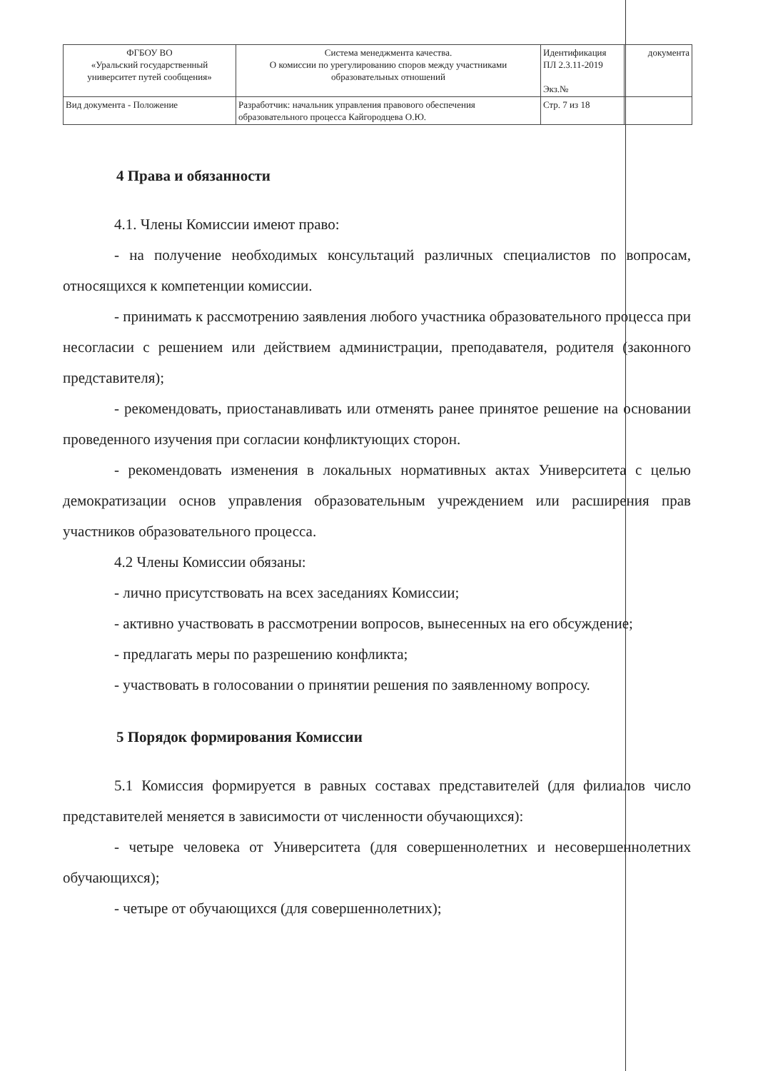| ФГБОУ ВО «Уральский государственный университет путей сообщения» | Система менеджмента качества. О комиссии по урегулированию споров между участниками образовательных отношений | Идентификация ПЛ 2.3.11-2019 Экз.№ | документа |
| Вид документа - Положение | Разработчик: начальник управления правового обеспечения образовательного процесса Кайгородцева О.Ю. | Стр. 7 из 18 | |
4 Права и обязанности
4.1. Члены Комиссии имеют право:
- на получение необходимых консультаций различных специалистов по вопросам, относящихся к компетенции комиссии.
- принимать к рассмотрению заявления любого участника образовательного процесса при несогласии с решением или действием администрации, преподавателя, родителя (законного представителя);
- рекомендовать, приостанавливать или отменять ранее принятое решение на основании проведенного изучения при согласии конфликтующих сторон.
- рекомендовать изменения в локальных нормативных актах Университета с целью демократизации основ управления образовательным учреждением или расширения прав участников образовательного процесса.
4.2 Члены Комиссии обязаны:
- лично присутствовать на всех заседаниях Комиссии;
- активно участвовать в рассмотрении вопросов, вынесенных на его обсуждение;
- предлагать меры по разрешению конфликта;
- участвовать в голосовании о принятии решения по заявленному вопросу.
5 Порядок формирования Комиссии
5.1 Комиссия формируется в равных составах представителей (для филиалов число представителей меняется в зависимости от численности обучающихся):
- четыре человека от Университета (для совершеннолетних и несовершеннолетних обучающихся);
- четыре от обучающихся (для совершеннолетних);